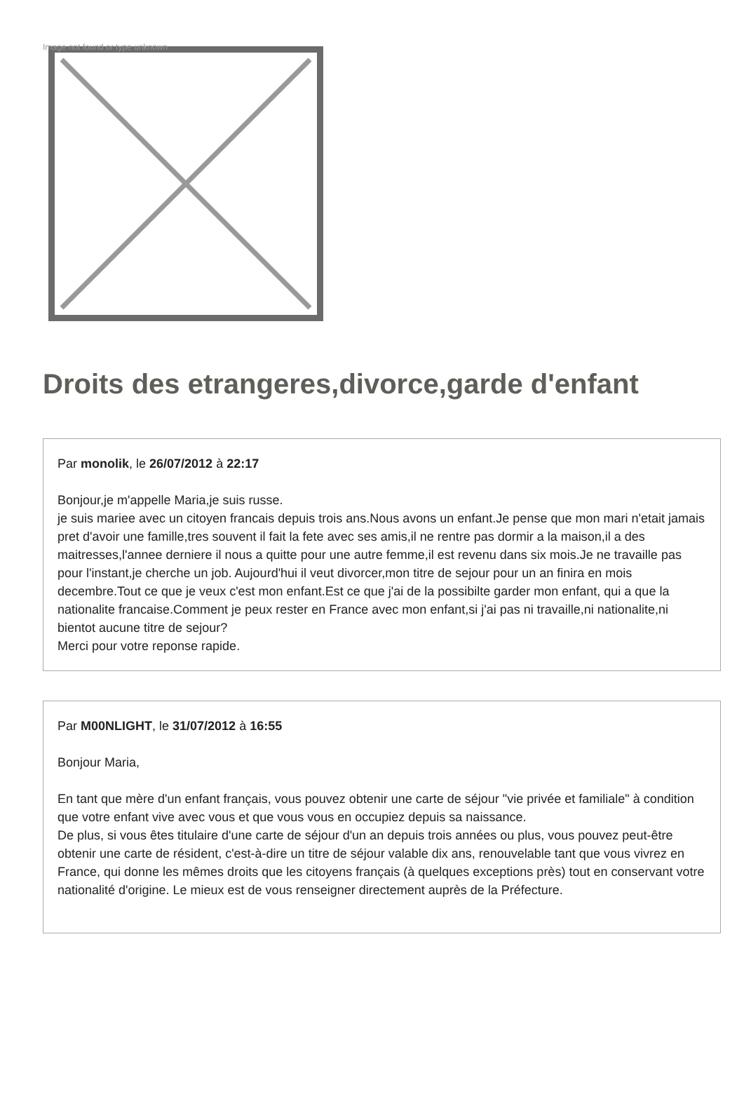Image not found or type unknown
Droits des etrangeres,divorce,garde d'enfant
Par monolik, le 26/07/2012 à 22:17
Bonjour,je m'appelle Maria,je suis russe.
je suis mariee avec un citoyen francais depuis trois ans.Nous avons un enfant.Je pense que mon mari n'etait jamais pret d'avoir une famille,tres souvent il fait la fete avec ses amis,il ne rentre pas dormir a la maison,il a des maitresses,l'annee derniere il nous a quitte pour une autre femme,il est revenu dans six mois.Je ne travaille pas pour l'instant,je cherche un job. Aujourd'hui il veut divorcer,mon titre de sejour pour un an finira en mois decembre.Tout ce que je veux c'est mon enfant.Est ce que j'ai de la possibilte garder mon enfant, qui a que la nationalite francaise.Comment je peux rester en France avec mon enfant,si j'ai pas ni travaille,ni nationalite,ni bientot aucune titre de sejour?
Merci pour votre reponse rapide.
Par M00NLIGHT, le 31/07/2012 à 16:55
Bonjour Maria,
En tant que mère d'un enfant français, vous pouvez obtenir une carte de séjour "vie privée et familiale" à condition que votre enfant vive avec vous et que vous vous en occupiez depuis sa naissance.
De plus, si vous êtes titulaire d'une carte de séjour d'un an depuis trois années ou plus, vous pouvez peut-être obtenir une carte de résident, c'est-à-dire un titre de séjour valable dix ans, renouvelable tant que vous vivrez en France, qui donne les mêmes droits que les citoyens français (à quelques exceptions près) tout en conservant votre nationalité d'origine. Le mieux est de vous renseigner directement auprès de la Préfecture.